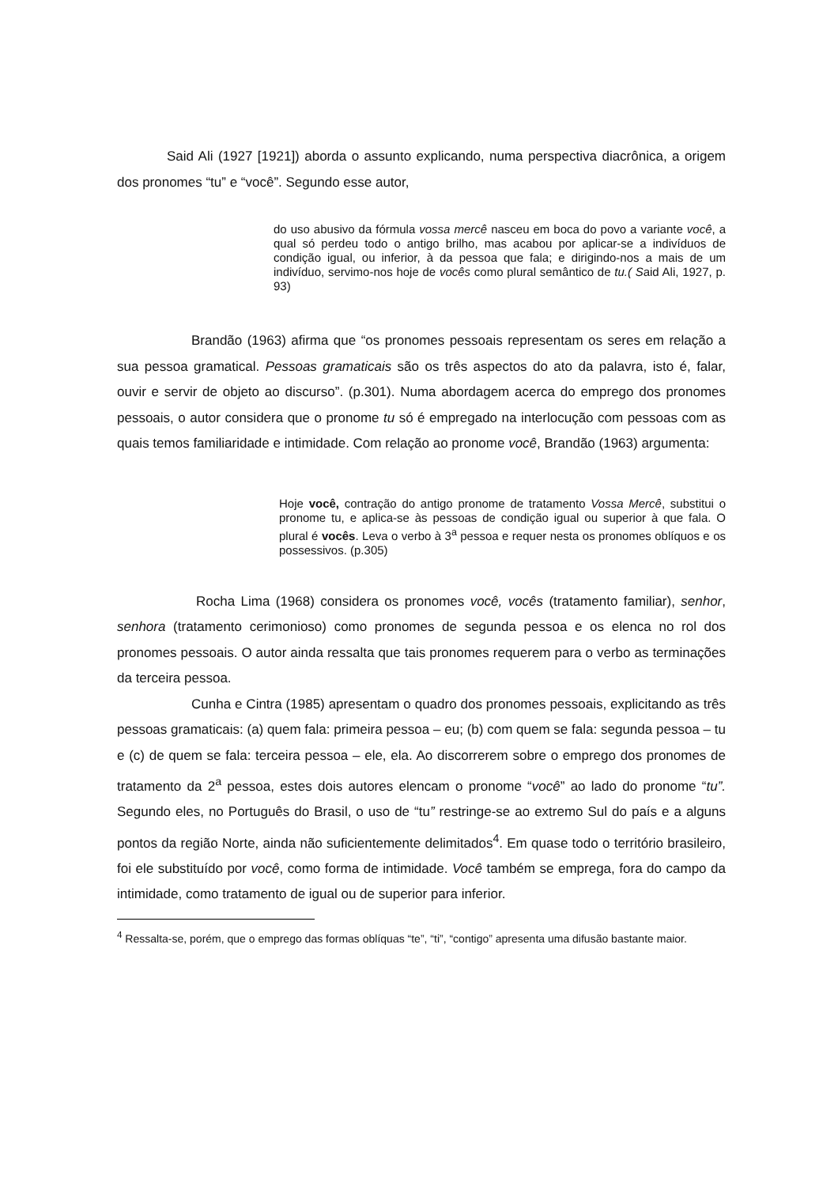Said Ali (1927 [1921]) aborda o assunto explicando, numa perspectiva diacrônica, a origem dos pronomes “tu” e “você”. Segundo esse autor,
do uso abusivo da fórmula vossa mercê nasceu em boca do povo a variante você, a qual só perdeu todo o antigo brilho, mas acabou por aplicar-se a indivíduos de condição igual, ou inferior, à da pessoa que fala; e dirigindo-nos a mais de um indivíduo, servimo-nos hoje de vocês como plural semântico de tu.( Said Ali, 1927, p. 93)
Brandão (1963) afirma que “os pronomes pessoais representam os seres em relação a sua pessoa gramatical. Pessoas gramaticais são os três aspectos do ato da palavra, isto é, falar, ouvir e servir de objeto ao discurso”. (p.301). Numa abordagem acerca do emprego dos pronomes pessoais, o autor considera que o pronome tu só é empregado na interlocução com pessoas com as quais temos familiaridade e intimidade. Com relação ao pronome você, Brandão (1963) argumenta:
Hoje você, contração do antigo pronome de tratamento Vossa Mercê, substitui o pronome tu, e aplica-se às pessoas de condição igual ou superior à que fala. O plural é vocês. Leva o verbo à 3<sup>a</sup> pessoa e requer nesta os pronomes oblíquos e os possessivos. (p.305)
Rocha Lima (1968) considera os pronomes você, vocês (tratamento familiar), senhor, senhora (tratamento cerimonioso) como pronomes de segunda pessoa e os elenca no rol dos pronomes pessoais. O autor ainda ressalta que tais pronomes requerem para o verbo as terminações da terceira pessoa.
Cunha e Cintra (1985) apresentam o quadro dos pronomes pessoais, explicitando as três pessoas gramaticais: (a) quem fala: primeira pessoa – eu; (b) com quem se fala: segunda pessoa – tu e (c) de quem se fala: terceira pessoa – ele, ela. Ao discorrerem sobre o emprego dos pronomes de tratamento da 2<sup>a</sup> pessoa, estes dois autores elencam o pronome “você” ao lado do pronome “tu”. Segundo eles, no Português do Brasil, o uso de “tu” restringe-se ao extremo Sul do país e a alguns pontos da região Norte, ainda não suficientemente delimitados<sup>4</sup>. Em quase todo o território brasileiro, foi ele substituído por você, como forma de intimidade. Você também se emprega, fora do campo da intimidade, como tratamento de igual ou de superior para inferior.
<sup>4</sup> Ressalta-se, porém, que o emprego das formas oblíquas “te”, “ti”, “contigo” apresenta uma difusão bastante maior.